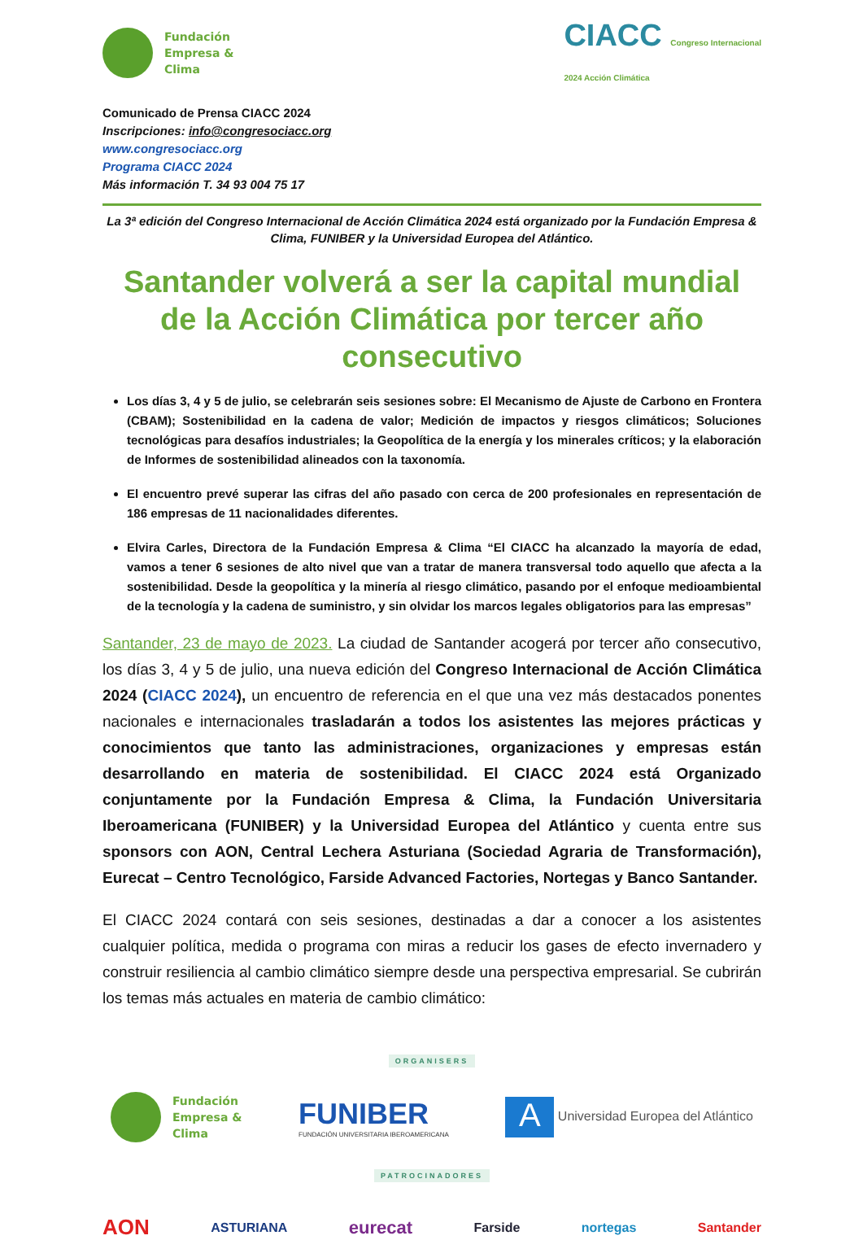Fundación
Empresa &
Clima
CIACC Congreso Internacional
2024 Acción Climática
Comunicado de Prensa CIACC 2024
Inscripciones: info@congresociacc.org
www.congresociacc.org
Programa CIACC 2024
Más información T. 34 93 004 75 17
La 3ª edición del Congreso Internacional de Acción Climática 2024 está organizado por la Fundación Empresa & Clima, FUNIBER y la Universidad Europea del Atlántico.
Santander volverá a ser la capital mundial de la Acción Climática por tercer año consecutivo
Los días 3, 4 y 5 de julio, se celebrarán seis sesiones sobre: El Mecanismo de Ajuste de Carbono en Frontera (CBAM); Sostenibilidad en la cadena de valor; Medición de impactos y riesgos climáticos; Soluciones tecnológicas para desafíos industriales; la Geopolítica de la energía y los minerales críticos; y la elaboración de Informes de sostenibilidad alineados con la taxonomía.
El encuentro prevé superar las cifras del año pasado con cerca de 200 profesionales en representación de 186 empresas de 11 nacionalidades diferentes.
Elvira Carles, Directora de la Fundación Empresa & Clima “El CIACC ha alcanzado la mayoría de edad, vamos a tener 6 sesiones de alto nivel que van a tratar de manera transversal todo aquello que afecta a la sostenibilidad. Desde la geopolítica y la minería al riesgo climático, pasando por el enfoque medioambiental de la tecnología y la cadena de suministro, y sin olvidar los marcos legales obligatorios para las empresas”
Santander, 23 de mayo de 2023. La ciudad de Santander acogerá por tercer año consecutivo, los días 3, 4 y 5 de julio, una nueva edición del Congreso Internacional de Acción Climática 2024 (CIACC 2024), un encuentro de referencia en el que una vez más destacados ponentes nacionales e internacionales trasladarán a todos los asistentes las mejores prácticas y conocimientos que tanto las administraciones, organizaciones y empresas están desarrollando en materia de sostenibilidad. El CIACC 2024 está Organizado conjuntamente por la Fundación Empresa & Clima, la Fundación Universitaria Iberoamericana (FUNIBER) y la Universidad Europea del Atlántico y cuenta entre sus sponsors con AON, Central Lechera Asturiana (Sociedad Agraria de Transformación), Eurecat – Centro Tecnológico, Farside Advanced Factories, Nortegas y Banco Santander.
El CIACC 2024 contará con seis sesiones, destinadas a dar a conocer a los asistentes cualquier política, medida o programa con miras a reducir los gases de efecto invernadero y construir resiliencia al cambio climático siempre desde una perspectiva empresarial. Se cubrirán los temas más actuales en materia de cambio climático:
ORGANISERS
Fundación
Empresa &
Clima
FUNIBER
FUNDACIÓN UNIVERSITARIA IBEROAMERICANA
A Universidad Europea del Atlántico
PATROCINADORES
AON ASTURIANA eurecat Farside nortegas Santander